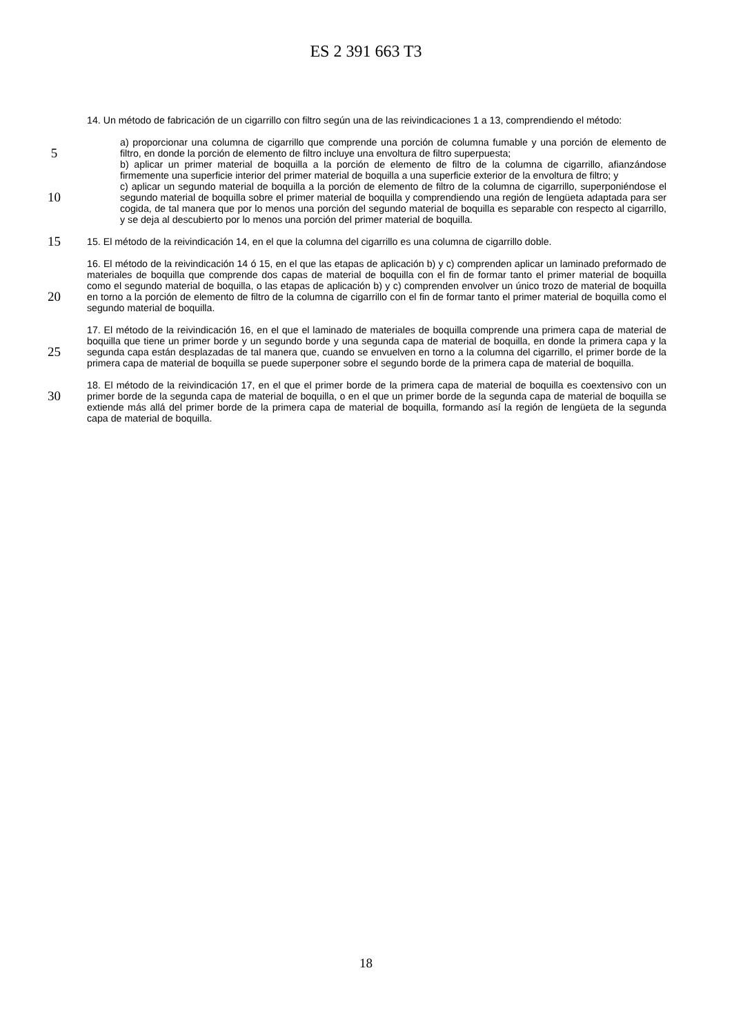ES 2 391 663 T3
14. Un método de fabricación de un cigarrillo con filtro según una de las reivindicaciones 1 a 13, comprendiendo el método:
5
a) proporcionar una columna de cigarrillo que comprende una porción de columna fumable y una porción de elemento de filtro, en donde la porción de elemento de filtro incluye una envoltura de filtro superpuesta;
b) aplicar un primer material de boquilla a la porción de elemento de filtro de la columna de cigarrillo, afianzándose firmemente una superficie interior del primer material de boquilla a una superficie exterior de la envoltura de filtro; y
10
c) aplicar un segundo material de boquilla a la porción de elemento de filtro de la columna de cigarrillo, superponiéndose el segundo material de boquilla sobre el primer material de boquilla y comprendiendo una región de lengüeta adaptada para ser cogida, de tal manera que por lo menos una porción del segundo material de boquilla es separable con respecto al cigarrillo, y se deja al descubierto por lo menos una porción del primer material de boquilla.
15
15. El método de la reivindicación 14, en el que la columna del cigarrillo es una columna de cigarrillo doble.
20
16. El método de la reivindicación 14 ó 15, en el que las etapas de aplicación b) y c) comprenden aplicar un laminado preformado de materiales de boquilla que comprende dos capas de material de boquilla con el fin de formar tanto el primer material de boquilla como el segundo material de boquilla, o las etapas de aplicación b) y c) comprenden envolver un único trozo de material de boquilla en torno a la porción de elemento de filtro de la columna de cigarrillo con el fin de formar tanto el primer material de boquilla como el segundo material de boquilla.
25
17. El método de la reivindicación 16, en el que el laminado de materiales de boquilla comprende una primera capa de material de boquilla que tiene un primer borde y un segundo borde y una segunda capa de material de boquilla, en donde la primera capa y la segunda capa están desplazadas de tal manera que, cuando se envuelven en torno a la columna del cigarrillo, el primer borde de la primera capa de material de boquilla se puede superponer sobre el segundo borde de la primera capa de material de boquilla.
30
18. El método de la reivindicación 17, en el que el primer borde de la primera capa de material de boquilla es coextensivo con un primer borde de la segunda capa de material de boquilla, o en el que un primer borde de la segunda capa de material de boquilla se extiende más allá del primer borde de la primera capa de material de boquilla, formando así la región de lengüeta de la segunda capa de material de boquilla.
18